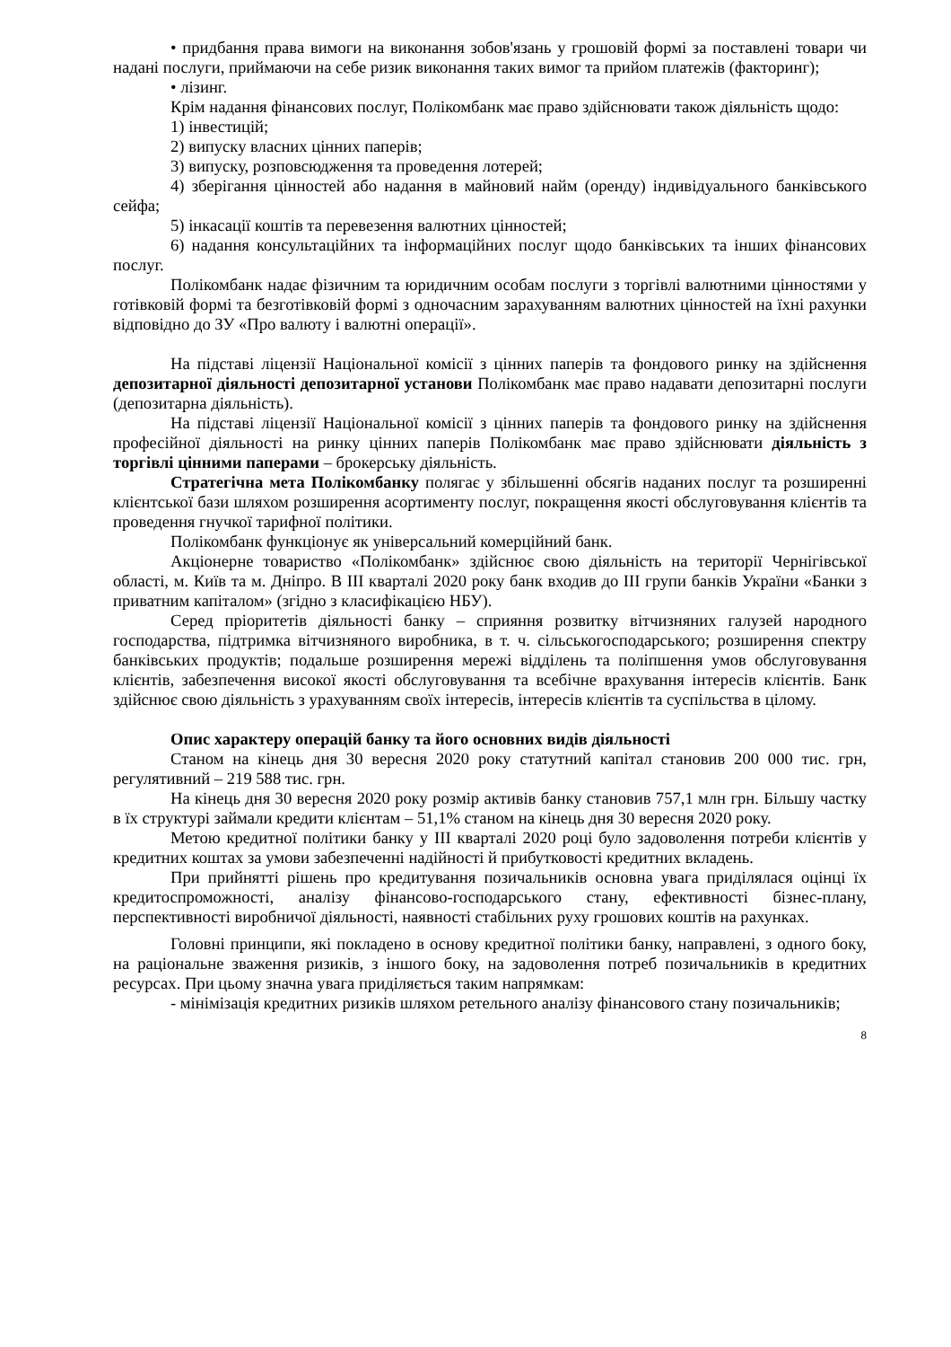• придбання права вимоги на виконання зобов'язань у грошовій формі за поставлені товари чи надані послуги, приймаючи на себе ризик виконання таких вимог та прийом платежів (факторинг);
• лізинг.
Крім надання фінансових послуг, Полікомбанк має право здійснювати також діяльність щодо:
1) інвестицій;
2) випуску власних цінних паперів;
3) випуску, розповсюдження та проведення лотерей;
4) зберігання цінностей або надання в майновий найм (оренду) індивідуального банківського сейфа;
5) інкасації коштів та перевезення валютних цінностей;
6) надання консультаційних та інформаційних послуг щодо банківських та інших фінансових послуг.
Полікомбанк надає фізичним та юридичним особам послуги з торгівлі валютними цінностями у готівковій формі та безготівковій формі з одночасним зарахуванням валютних цінностей на їхні рахунки відповідно до ЗУ «Про валюту і валютні операції».
На підставі ліцензії Національної комісії з цінних паперів та фондового ринку на здійснення депозитарної діяльності депозитарної установи Полікомбанк має право надавати депозитарні послуги (депозитарна діяльність).
На підставі ліцензії Національної комісії з цінних паперів та фондового ринку на здійснення професійної діяльності на ринку цінних паперів Полікомбанк має право здійснювати діяльність з торгівлі цінними паперами – брокерську діяльність.
Стратегічна мета Полікомбанку полягає у збільшенні обсягів наданих послуг та розширенні клієнтської бази шляхом розширення асортименту послуг, покращення якості обслуговування клієнтів та проведення гнучкої тарифної політики.
Полікомбанк функціонує як універсальний комерційний банк.
Акціонерне товариство «Полікомбанк» здійснює свою діяльність на території Чернігівської області, м. Київ та м. Дніпро. В ІІІ кварталі 2020 року банк входив до ІІІ групи банків України «Банки з приватним капіталом» (згідно з класифікацією НБУ).
Серед пріоритетів діяльності банку – сприяння розвитку вітчизняних галузей народного господарства, підтримка вітчизняного виробника, в т. ч. сільськогосподарського; розширення спектру банківських продуктів; подальше розширення мережі відділень та поліпшення умов обслуговування клієнтів, забезпечення високої якості обслуговування та всебічне врахування інтересів клієнтів. Банк здійснює свою діяльність з урахуванням своїх інтересів, інтересів клієнтів та суспільства в цілому.
Опис характеру операцій банку та його основних видів діяльності
Станом на кінець дня 30 вересня 2020 року статутний капітал становив 200 000 тис. грн, регулятивний – 219 588 тис. грн.
На кінець дня 30 вересня 2020 року розмір активів банку становив 757,1 млн грн. Більшу частку в їх структурі займали кредити клієнтам – 51,1% станом на кінець дня 30 вересня 2020 року.
Метою кредитної політики банку у ІІІ кварталі 2020 році було задоволення потреби клієнтів у кредитних коштах за умови забезпеченні надійності й прибутковості кредитних вкладень.
При прийнятті рішень про кредитування позичальників основна увага приділялася оцінці їх кредитоспроможності, аналізу фінансово-господарського стану, ефективності бізнес-плану, перспективності виробничої діяльності, наявності стабільних руху грошових коштів на рахунках.
Головні принципи, які покладено в основу кредитної політики банку, направлені, з одного боку, на раціональне зваження ризиків, з іншого боку, на задоволення потреб позичальників в кредитних ресурсах. При цьому значна увага приділяється таким напрямкам:
- мінімізація кредитних ризиків шляхом ретельного аналізу фінансового стану позичальників;
8